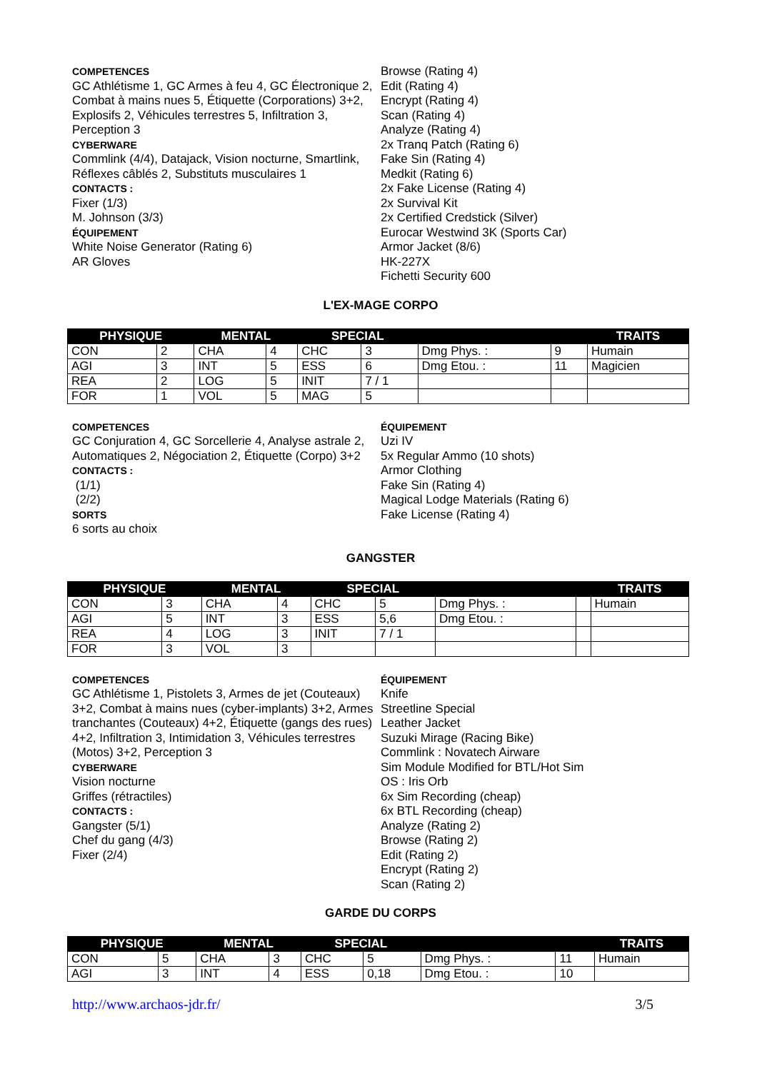COMPETENCES
GC Athlétisme 1, GC Armes à feu 4, GC Électronique 2, Combat à mains nues 5, Étiquette (Corporations) 3+2, Explosifs 2, Véhicules terrestres 5, Infiltration 3, Perception 3
CYBERWARE
Commlink (4/4), Datajack, Vision nocturne, Smartlink, Réflexes câblés 2, Substituts musculaires 1
CONTACTS :
Fixer (1/3)
M. Johnson (3/3)
ÉQUIPEMENT
White Noise Generator (Rating 6)
AR Gloves
Browse (Rating 4)
Edit (Rating 4)
Encrypt (Rating 4)
Scan (Rating 4)
Analyze (Rating 4)
2x Tranq Patch (Rating 6)
Fake Sin (Rating 4)
Medkit (Rating 6)
2x Fake License (Rating 4)
2x Survival Kit
2x Certified Credstick (Silver)
Eurocar Westwind 3K (Sports Car)
Armor Jacket (8/6)
HK-227X
Fichetti Security 600
L'EX-MAGE CORPO
| PHYSIQUE | | MENTAL | | SPECIAL | | | | TRAITS |
| --- | --- | --- | --- | --- | --- | --- | --- | --- |
| CON | 2 | CHA | 4 | CHC | 3 | Dmg Phys. : | 9 | Humain |
| AGI | 3 | INT | 5 | ESS | 6 | Dmg Etou. : | 11 | Magicien |
| REA | 2 | LOG | 5 | INIT | 7 / 1 | | | |
| FOR | 1 | VOL | 5 | MAG | 5 | | | |
COMPETENCES
GC Conjuration 4, GC Sorcellerie 4, Analyse astrale 2, Automatiques 2, Négociation 2, Étiquette (Corpo) 3+2
CONTACTS :
(1/1)
(2/2)
SORTS
6 sorts au choix
ÉQUIPEMENT
Uzi IV
5x Regular Ammo (10 shots)
Armor Clothing
Fake Sin (Rating 4)
Magical Lodge Materials (Rating 6)
Fake License (Rating 4)
GANGSTER
| PHYSIQUE | | MENTAL | | SPECIAL | | | | TRAITS |
| --- | --- | --- | --- | --- | --- | --- | --- | --- |
| CON | 3 | CHA | 4 | CHC | 5 | Dmg Phys. : | | Humain |
| AGI | 5 | INT | 3 | ESS | 5,6 | Dmg Etou. : | | |
| REA | 4 | LOG | 3 | INIT | 7 / 1 | | | |
| FOR | 3 | VOL | 3 | | | | | |
COMPETENCES
GC Athlétisme 1, Pistolets 3, Armes de jet (Couteaux) 3+2, Combat à mains nues (cyber-implants) 3+2, Armes tranchantes (Couteaux) 4+2, Étiquette (gangs des rues) 4+2, Infiltration 3, Intimidation 3, Véhicules terrestres (Motos) 3+2, Perception 3
CYBERWARE
Vision nocturne
Griffes (rétractiles)
CONTACTS :
Gangster (5/1)
Chef du gang (4/3)
Fixer (2/4)
ÉQUIPEMENT
Knife
Streetline Special
Leather Jacket
Suzuki Mirage (Racing Bike)
Commlink : Novatech Airware
Sim Module Modified for BTL/Hot Sim
OS : Iris Orb
6x Sim Recording (cheap)
6x BTL Recording (cheap)
Analyze (Rating 2)
Browse (Rating 2)
Edit (Rating 2)
Encrypt (Rating 2)
Scan (Rating 2)
GARDE DU CORPS
| PHYSIQUE | | MENTAL | | SPECIAL | | | | TRAITS |
| --- | --- | --- | --- | --- | --- | --- | --- | --- |
| CON | 5 | CHA | 3 | CHC | 5 | Dmg Phys. : | 11 | Humain |
| AGI | 3 | INT | 4 | ESS | 0,18 | Dmg Etou. : | 10 | |
http://www.archaos-jdr.fr/ 3/5